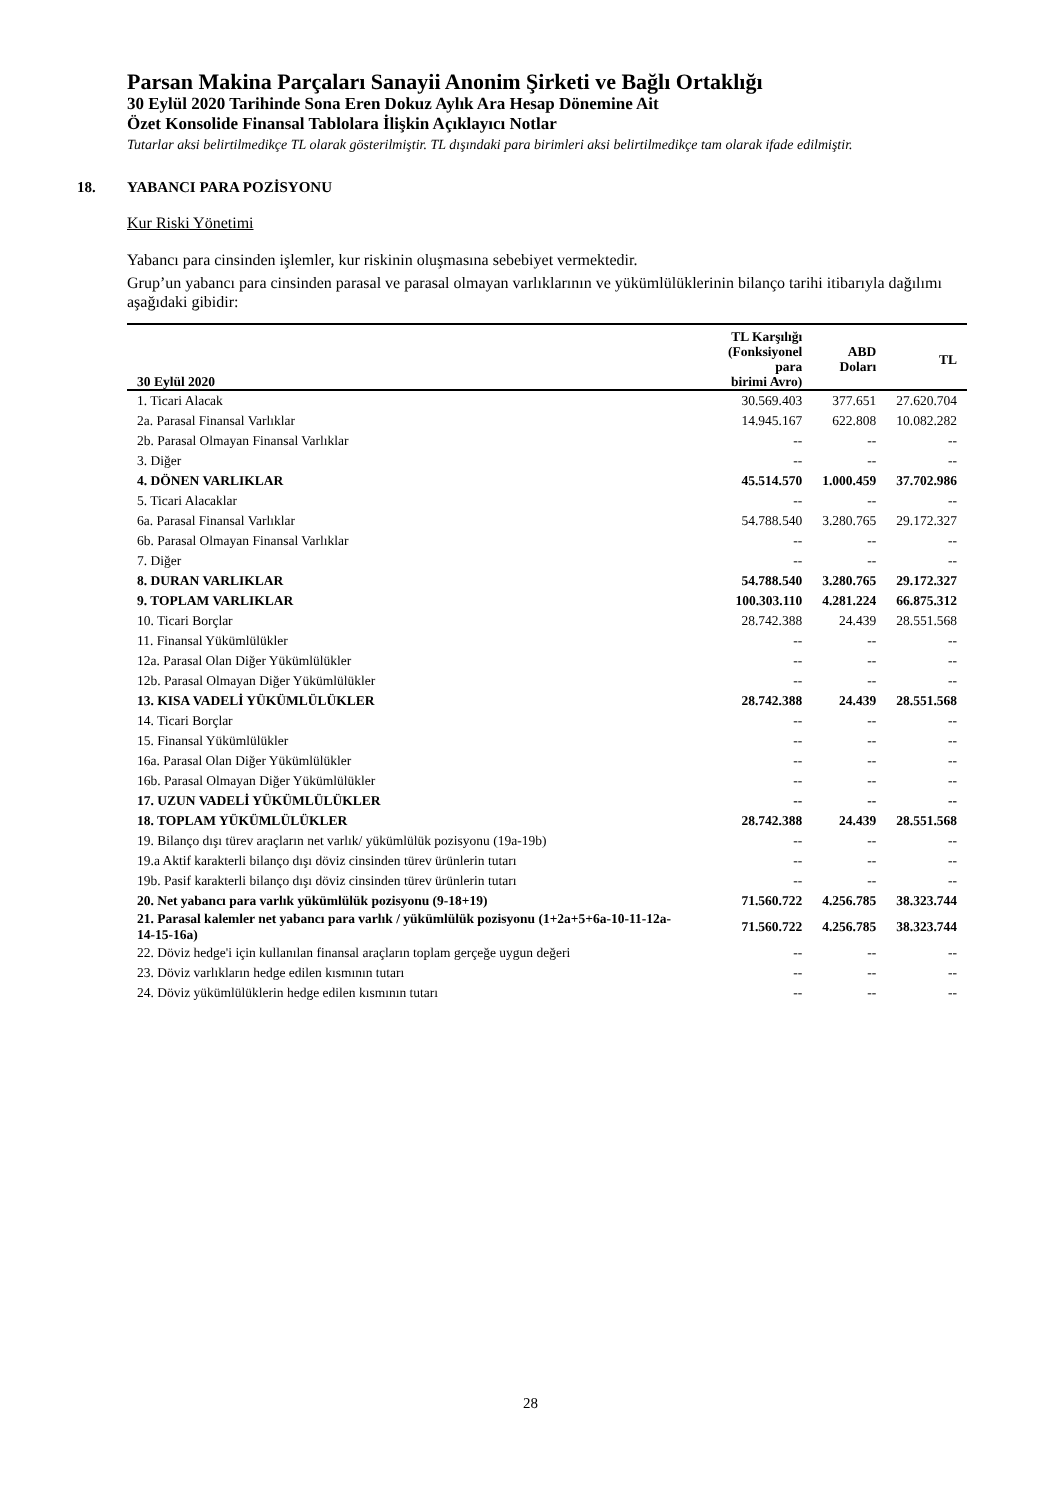Parsan Makina Parçaları Sanayii Anonim Şirketi ve Bağlı Ortaklığı
30 Eylül 2020 Tarihinde Sona Eren Dokuz Aylık Ara Hesap Dönemine Ait
Özet Konsolide Finansal Tablolara İlişkin Açıklayıcı Notlar
Tutarlar aksi belirtilmedikçe TL olarak gösterilmiştir. TL dışındaki para birimleri aksi belirtilmedikçe tam olarak ifade edilmiştir.
18. YABANCI PARA POZİSYONU
Kur Riski Yönetimi
Yabancı para cinsinden işlemler, kur riskinin oluşmasına sebebiyet vermektedir.
Grup’un yabancı para cinsinden parasal ve parasal olmayan varlıklarının ve yükümlülüklerinin bilanço tarihi itibarıyla dağılımı aşağıdaki gibidir:
| 30 Eylül 2020 | TL Karşılığı (Fonksiyonel para birimi Avro) | ABD Doları | TL |
| --- | --- | --- | --- |
| 1. Ticari Alacak | 30.569.403 | 377.651 | 27.620.704 |
| 2a. Parasal Finansal Varlıklar | 14.945.167 | 622.808 | 10.082.282 |
| 2b. Parasal Olmayan Finansal Varlıklar | -- | -- | -- |
| 3. Diğer | -- | -- | -- |
| 4. DÖNEN VARLIKLAR | 45.514.570 | 1.000.459 | 37.702.986 |
| 5. Ticari Alacaklar | -- | -- | -- |
| 6a. Parasal Finansal Varlıklar | 54.788.540 | 3.280.765 | 29.172.327 |
| 6b. Parasal Olmayan Finansal Varlıklar | -- | -- | -- |
| 7. Diğer | -- | -- | -- |
| 8. DURAN VARLIKLAR | 54.788.540 | 3.280.765 | 29.172.327 |
| 9. TOPLAM VARLIKLAR | 100.303.110 | 4.281.224 | 66.875.312 |
| 10. Ticari Borçlar | 28.742.388 | 24.439 | 28.551.568 |
| 11. Finansal Yükümlülükler | -- | -- | -- |
| 12a. Parasal Olan Diğer Yükümlülükler | -- | -- | -- |
| 12b. Parasal Olmayan Diğer Yükümlülükler | -- | -- | -- |
| 13. KISA VADELİ YÜKÜMLÜLÜKLER | 28.742.388 | 24.439 | 28.551.568 |
| 14. Ticari Borçlar | -- | -- | -- |
| 15. Finansal Yükümlülükler | -- | -- | -- |
| 16a. Parasal Olan Diğer Yükümlülükler | -- | -- | -- |
| 16b. Parasal Olmayan Diğer Yükümlülükler | -- | -- | -- |
| 17. UZUN VADELİ YÜKÜMLÜLÜKLER | -- | -- | -- |
| 18. TOPLAM YÜKÜMLÜLÜKLER | 28.742.388 | 24.439 | 28.551.568 |
| 19. Bilanço dışı türev araçların net varlık/ yükümlülük pozisyonu (19a-19b) | -- | -- | -- |
| 19.a Aktif karakterli bilanço dışı döviz cinsinden türev ürünlerin tutarı | -- | -- | -- |
| 19b. Pasif karakterli bilanço dışı döviz cinsinden türev ürünlerin tutarı | -- | -- | -- |
| 20. Net yabancı para varlık yükümlülük pozisyonu (9-18+19) | 71.560.722 | 4.256.785 | 38.323.744 |
| 21. Parasal kalemler net yabancı para varlık / yükümlülük pozisyonu (1+2a+5+6a-10-11-12a-14-15-16a) | 71.560.722 | 4.256.785 | 38.323.744 |
| 22. Döviz hedge'i için kullanılan finansal araçların toplam gerçeğe uygun değeri | -- | -- | -- |
| 23. Döviz varlıkların hedge edilen kısmının tutarı | -- | -- | -- |
| 24. Döviz yükümlülüklerin hedge edilen kısmının tutarı | -- | -- | -- |
28